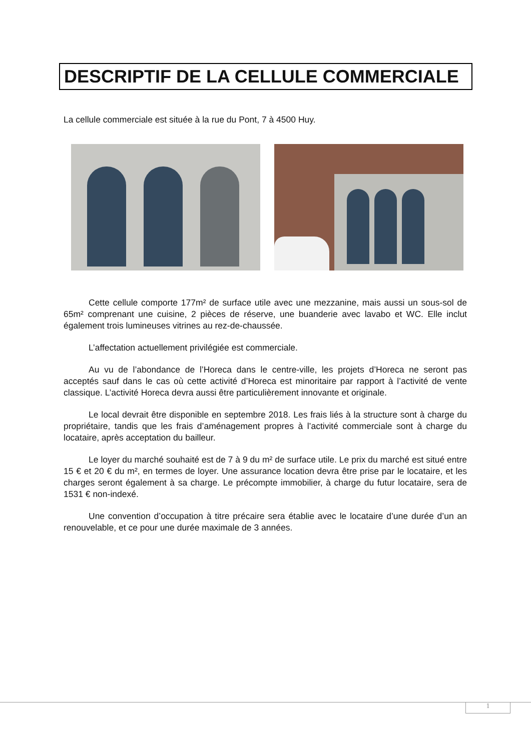DESCRIPTIF DE LA CELLULE COMMERCIALE
La cellule commerciale est située à la rue du Pont, 7 à 4500 Huy.
Cette cellule comporte 177m² de surface utile avec une mezzanine, mais aussi un sous-sol de 65m² comprenant une cuisine, 2 pièces de réserve, une buanderie avec lavabo et WC. Elle inclut également trois lumineuses vitrines au rez-de-chaussée.
L’affectation actuellement privilégiée est commerciale.
Au vu de l’abondance de l’Horeca dans le centre-ville, les projets d’Horeca ne seront pas acceptés sauf dans le cas où cette activité d’Horeca est minoritaire par rapport à l’activité de vente classique. L’activité Horeca devra aussi être particulièrement innovante et originale.
Le local devrait être disponible en septembre 2018. Les frais liés à la structure sont à charge du propriétaire, tandis que les frais d’aménagement propres à l’activité commerciale sont à charge du locataire, après acceptation du bailleur.
Le loyer du marché souhaité est de 7 à 9 du m² de surface utile. Le prix du marché est situé entre 15 € et 20 € du m², en termes de loyer. Une assurance location devra être prise par le locataire, et les charges seront également à sa charge. Le précompte immobilier, à charge du futur locataire, sera de 1531 € non-indexé.
Une convention d’occupation à titre précaire sera établie avec le locataire d’une durée d’un an renouvelable, et ce pour une durée maximale de 3 années.
1